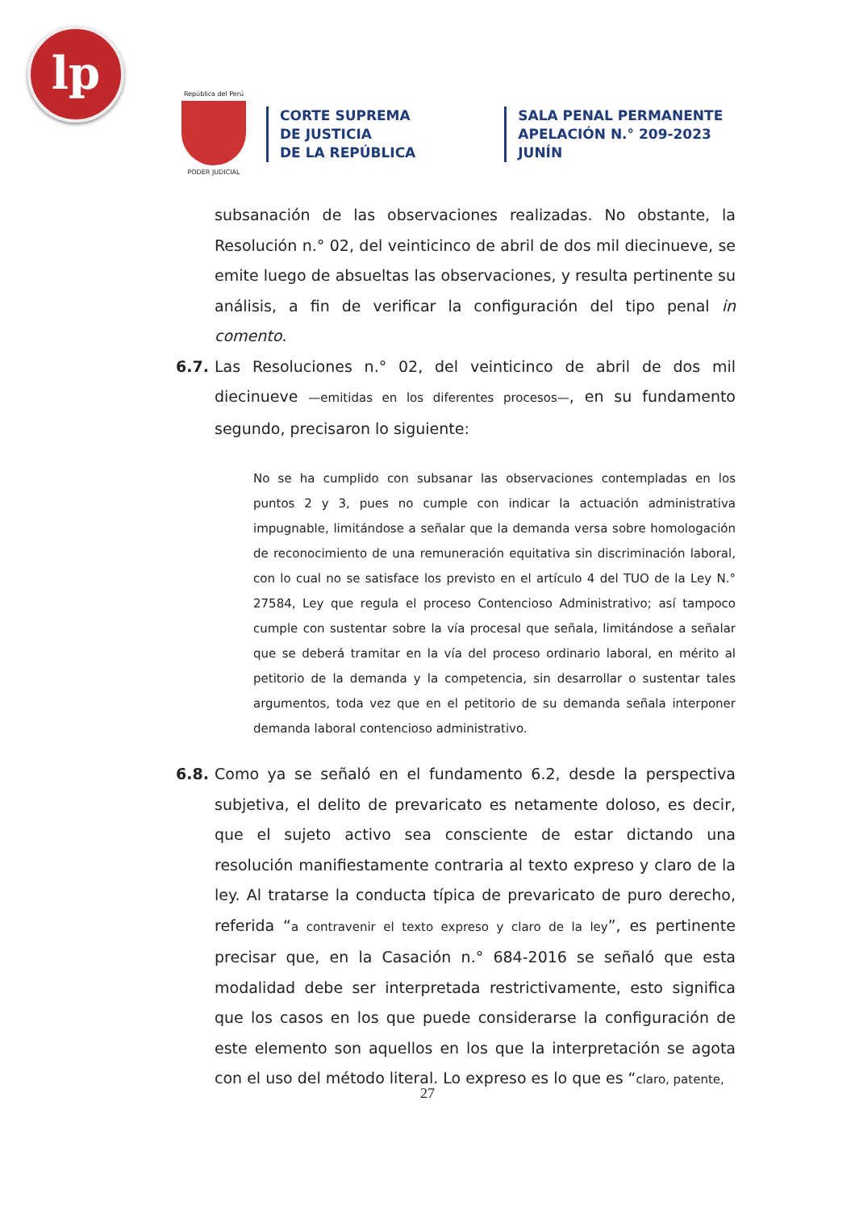lp
República del Perú
PODER JUDICIAL
CORTE SUPREMA
DE JUSTICIA
DE LA REPÚBLICA
SALA PENAL PERMANENTE
APELACIÓN N.° 209-2023
JUNÍN
subsanación de las observaciones realizadas. No obstante, la Resolución n.° 02, del veinticinco de abril de dos mil diecinueve, se emite luego de absueltas las observaciones, y resulta pertinente su análisis, a fin de verificar la configuración del tipo penal in comento.
6.7. Las Resoluciones n.° 02, del veinticinco de abril de dos mil diecinueve —emitidas en los diferentes procesos—, en su fundamento segundo, precisaron lo siguiente:
No se ha cumplido con subsanar las observaciones contempladas en los puntos 2 y 3, pues no cumple con indicar la actuación administrativa impugnable, limitándose a señalar que la demanda versa sobre homologación de reconocimiento de una remuneración equitativa sin discriminación laboral, con lo cual no se satisface los previsto en el artículo 4 del TUO de la Ley N.° 27584, Ley que regula el proceso Contencioso Administrativo; así tampoco cumple con sustentar sobre la vía procesal que señala, limitándose a señalar que se deberá tramitar en la vía del proceso ordinario laboral, en mérito al petitorio de la demanda y la competencia, sin desarrollar o sustentar tales argumentos, toda vez que en el petitorio de su demanda señala interponer demanda laboral contencioso administrativo.
6.8. Como ya se señaló en el fundamento 6.2, desde la perspectiva subjetiva, el delito de prevaricato es netamente doloso, es decir, que el sujeto activo sea consciente de estar dictando una resolución manifiestamente contraria al texto expreso y claro de la ley. Al tratarse la conducta típica de prevaricato de puro derecho, referida “a contravenir el texto expreso y claro de la ley”, es pertinente precisar que, en la Casación n.° 684-2016 se señaló que esta modalidad debe ser interpretada restrictivamente, esto significa que los casos en los que puede considerarse la configuración de este elemento son aquellos en los que la interpretación se agota con el uso del método literal. Lo expreso es lo que es “claro, patente,
27